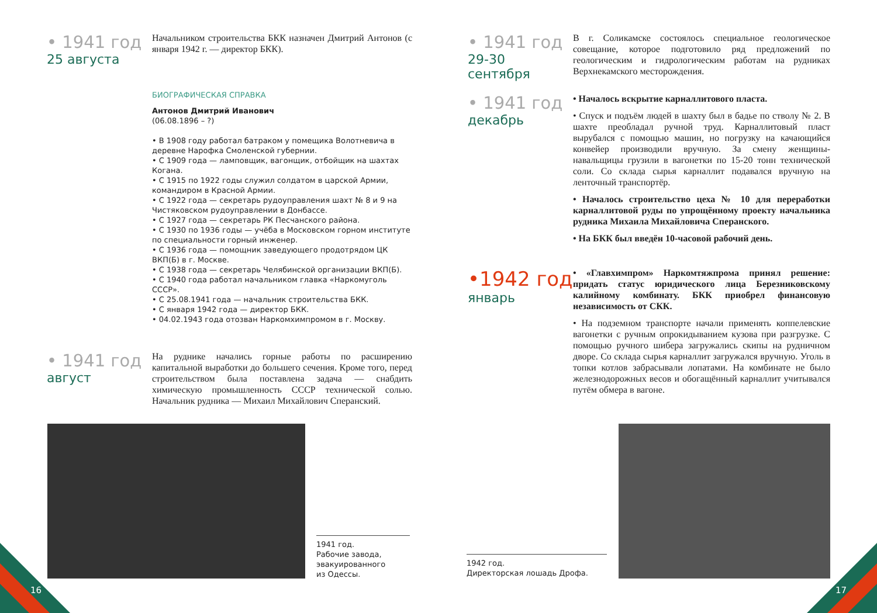• 1941 год
25 августа
Начальником строительства БКК назначен Дмитрий Антонов (с января 1942 г. — директор БКК).
БИОГРАФИЧЕСКАЯ СПРАВКА
Антонов Дмитрий Иванович
(06.08.1896 – ?)
• В 1908 году работал батраком у помещика Волотневича в деревне Нарофка Смоленской губернии.
• С 1909 года — ламповщик, вагонщик, отбойщик на шахтах Когана.
• С 1915 по 1922 годы служил солдатом в царской Армии, командиром в Красной Армии.
• С 1922 года — секретарь рудоуправления шахт № 8 и 9 на Чистяковском рудоуправлении в Донбассе.
• С 1927 года — секретарь РК Песчанского района.
• С 1930 по 1936 годы — учёба в Московском горном институте по специальности горный инженер.
• С 1936 года — помощник заведующего продотрядом ЦК ВКП(Б) в г. Москве.
• С 1938 года — секретарь Челябинской организации ВКП(Б).
• С 1940 года работал начальником главка «Наркомуголь СССР».
• С 25.08.1941 года — начальник строительства БКК.
• С января 1942 года — директор БКК.
• 04.02.1943 года отозван Наркомхимпромом в г. Москву.
• 1941 год
август
На руднике начались горные работы по расширению капитальной выработки до большего сечения. Кроме того, перед строительством была поставлена задача — снабдить химическую промышленность СССР технической солью. Начальник рудника — Михаил Михайлович Сперанский.
• 1941 год
29-30
сентября
В г. Соликамске состоялось специальное геологическое совещание, которое подготовило ряд предложений по геологическим и гидрологическим работам на рудниках Верхнекамского месторождения.
• 1941 год
декабрь
• Началось вскрытие карналлитового пласта.
• Спуск и подъём людей в шахту был в бадье по стволу № 2. В шахте преобладал ручной труд. Карналлитовый пласт вырубался с помощью машин, но погрузку на качающийся конвейер производили вручную. За смену женщины-навальщицы грузили в вагонетки по 15-20 тонн технической соли. Со склада сырья карналлит подавался вручную на ленточный транспортёр.
• Началось строительство цеха № 10 для переработки карналлитовой руды по упрощённому проекту начальника рудника Михаила Михайловича Сперанского.
• На БКК был введён 10-часовой рабочий день.
•1942 год
январь
• «Главхимпром» Наркомтяжпрома принял решение: придать статус юридического лица Березниковскому калийному комбинату. БКК приобрел финансовую независимость от СКК.
• На подземном транспорте начали применять коппелевские вагонетки с ручным опрокидыванием кузова при разгрузке. С помощью ручного шибера загружались скипы на рудничном дворе. Со склада сырья карналлит загружался вручную. Уголь в топки котлов забрасывали лопатами. На комбинате не было железнодорожных весов и обогащённый карналлит учитывался путём обмера в вагоне.
1941 год.
Рабочие завода, эвакуированного
из Одессы.
1942 год.
Директорская лошадь Дрофа.
16 17